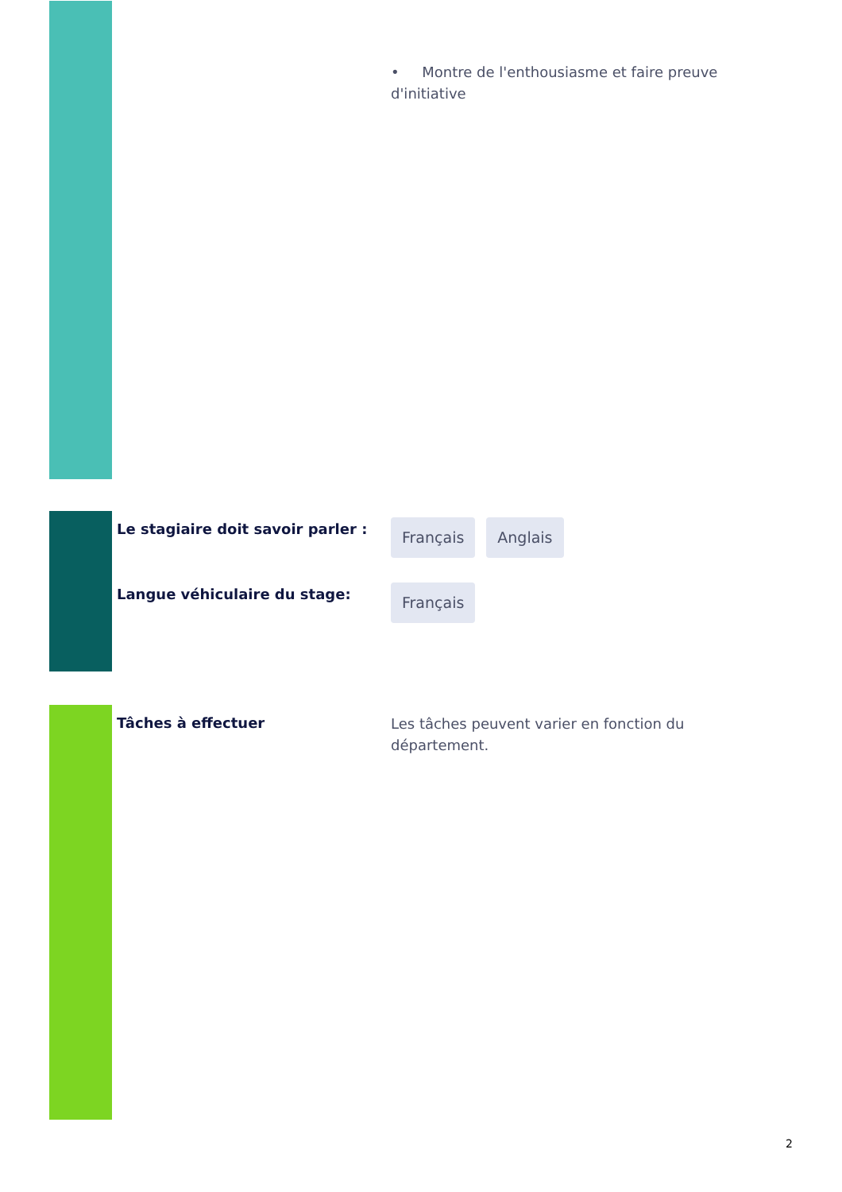• Montre de l'enthousiasme et faire preuve d'initiative
Le stagiaire doit savoir parler :
Français Anglais
Langue véhiculaire du stage:
Français
Tâches à effectuer
Les tâches peuvent varier en fonction du département.
2